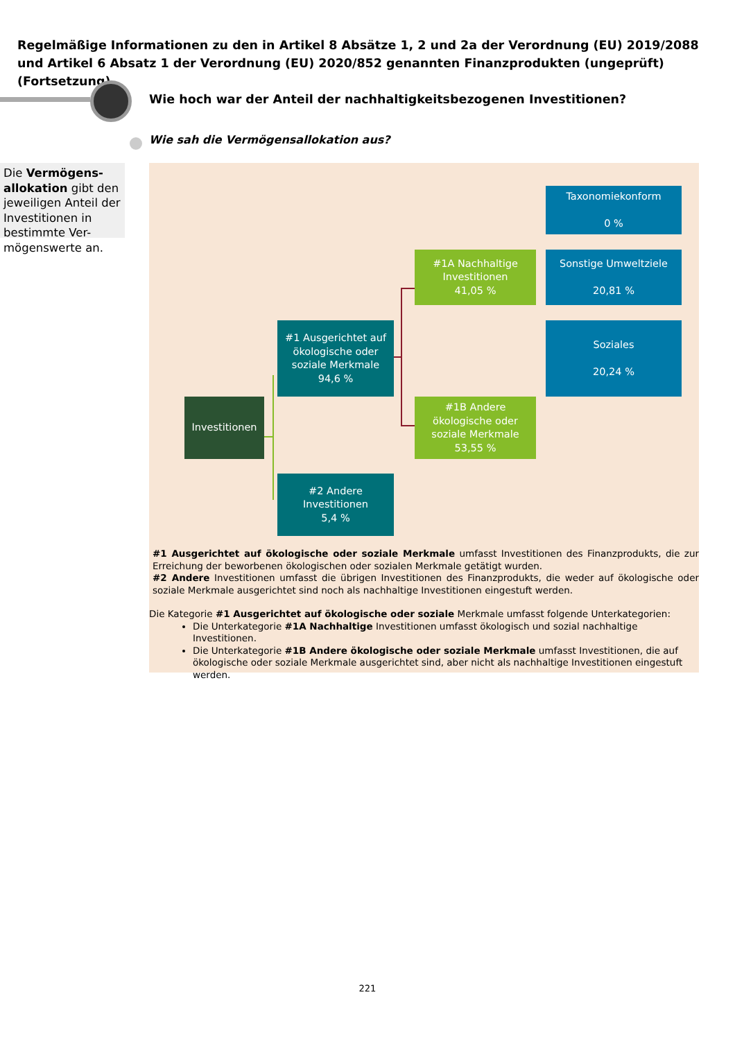Regelmäßige Informationen zu den in Artikel 8 Absätze 1, 2 und 2a der Verordnung (EU) 2019/2088 und Artikel 6 Absatz 1 der Verordnung (EU) 2020/852 genannten Finanzprodukten (ungeprüft) (Fortsetzung)
Wie hoch war der Anteil der nachhaltigkeitsbezogenen Investitionen?
Wie sah die Vermögensallokation aus?
Die Vermögens-allokation gibt den jeweiligen Anteil der Investitionen in bestimmte Ver-mögenswerte an.
Taxonomiekonform
0 %
#1A Nachhaltige Investitionen
41,05 %
Sonstige Umweltziele
20,81 %
#1 Ausgerichtet auf ökologische oder soziale Merkmale
94,6 %
Soziales
20,24 %
Investitionen
#1B Andere ökologische oder soziale Merkmale
53,55 %
#2 Andere Investitionen
5,4 %
#1 Ausgerichtet auf ökologische oder soziale Merkmale umfasst Investitionen des Finanzprodukts, die zur Erreichung der beworbenen ökologischen oder sozialen Merkmale getätigt wurden.
#2 Andere Investitionen umfasst die übrigen Investitionen des Finanzprodukts, die weder auf ökologische oder soziale Merkmale ausgerichtet sind noch als nachhaltige Investitionen eingestuft werden.
Die Kategorie #1 Ausgerichtet auf ökologische oder soziale Merkmale umfasst folgende Unterkategorien:
Die Unterkategorie #1A Nachhaltige Investitionen umfasst ökologisch und sozial nachhaltige Investitionen.
Die Unterkategorie #1B Andere ökologische oder soziale Merkmale umfasst Investitionen, die auf ökologische oder soziale Merkmale ausgerichtet sind, aber nicht als nachhaltige Investitionen eingestuft werden.
221